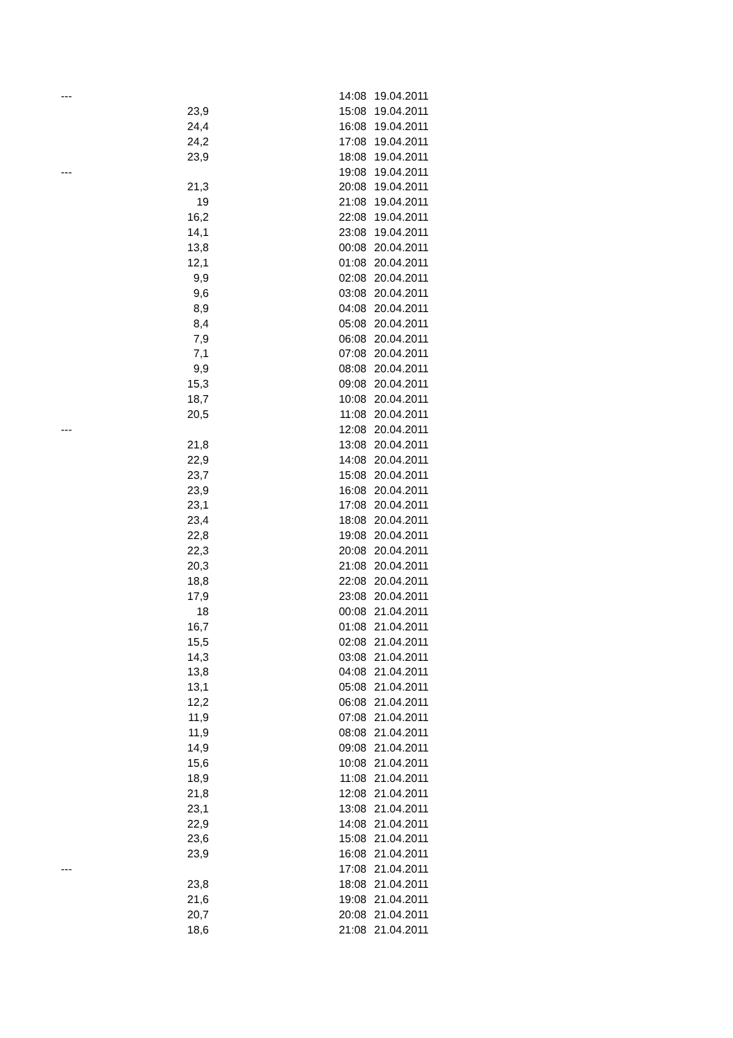| --- | | | 14:08 | 19.04.2011 |
| | 23,9 | | 15:08 | 19.04.2011 |
| | 24,4 | | 16:08 | 19.04.2011 |
| | 24,2 | | 17:08 | 19.04.2011 |
| | 23,9 | | 18:08 | 19.04.2011 |
| --- | | | 19:08 | 19.04.2011 |
| | 21,3 | | 20:08 | 19.04.2011 |
| | 19 | | 21:08 | 19.04.2011 |
| | 16,2 | | 22:08 | 19.04.2011 |
| | 14,1 | | 23:08 | 19.04.2011 |
| | 13,8 | | 00:08 | 20.04.2011 |
| | 12,1 | | 01:08 | 20.04.2011 |
| | 9,9 | | 02:08 | 20.04.2011 |
| | 9,6 | | 03:08 | 20.04.2011 |
| | 8,9 | | 04:08 | 20.04.2011 |
| | 8,4 | | 05:08 | 20.04.2011 |
| | 7,9 | | 06:08 | 20.04.2011 |
| | 7,1 | | 07:08 | 20.04.2011 |
| | 9,9 | | 08:08 | 20.04.2011 |
| | 15,3 | | 09:08 | 20.04.2011 |
| | 18,7 | | 10:08 | 20.04.2011 |
| | 20,5 | | 11:08 | 20.04.2011 |
| --- | | | 12:08 | 20.04.2011 |
| | 21,8 | | 13:08 | 20.04.2011 |
| | 22,9 | | 14:08 | 20.04.2011 |
| | 23,7 | | 15:08 | 20.04.2011 |
| | 23,9 | | 16:08 | 20.04.2011 |
| | 23,1 | | 17:08 | 20.04.2011 |
| | 23,4 | | 18:08 | 20.04.2011 |
| | 22,8 | | 19:08 | 20.04.2011 |
| | 22,3 | | 20:08 | 20.04.2011 |
| | 20,3 | | 21:08 | 20.04.2011 |
| | 18,8 | | 22:08 | 20.04.2011 |
| | 17,9 | | 23:08 | 20.04.2011 |
| | 18 | | 00:08 | 21.04.2011 |
| | 16,7 | | 01:08 | 21.04.2011 |
| | 15,5 | | 02:08 | 21.04.2011 |
| | 14,3 | | 03:08 | 21.04.2011 |
| | 13,8 | | 04:08 | 21.04.2011 |
| | 13,1 | | 05:08 | 21.04.2011 |
| | 12,2 | | 06:08 | 21.04.2011 |
| | 11,9 | | 07:08 | 21.04.2011 |
| | 11,9 | | 08:08 | 21.04.2011 |
| | 14,9 | | 09:08 | 21.04.2011 |
| | 15,6 | | 10:08 | 21.04.2011 |
| | 18,9 | | 11:08 | 21.04.2011 |
| | 21,8 | | 12:08 | 21.04.2011 |
| | 23,1 | | 13:08 | 21.04.2011 |
| | 22,9 | | 14:08 | 21.04.2011 |
| | 23,6 | | 15:08 | 21.04.2011 |
| | 23,9 | | 16:08 | 21.04.2011 |
| --- | | | 17:08 | 21.04.2011 |
| | 23,8 | | 18:08 | 21.04.2011 |
| | 21,6 | | 19:08 | 21.04.2011 |
| | 20,7 | | 20:08 | 21.04.2011 |
| | 18,6 | | 21:08 | 21.04.2011 |